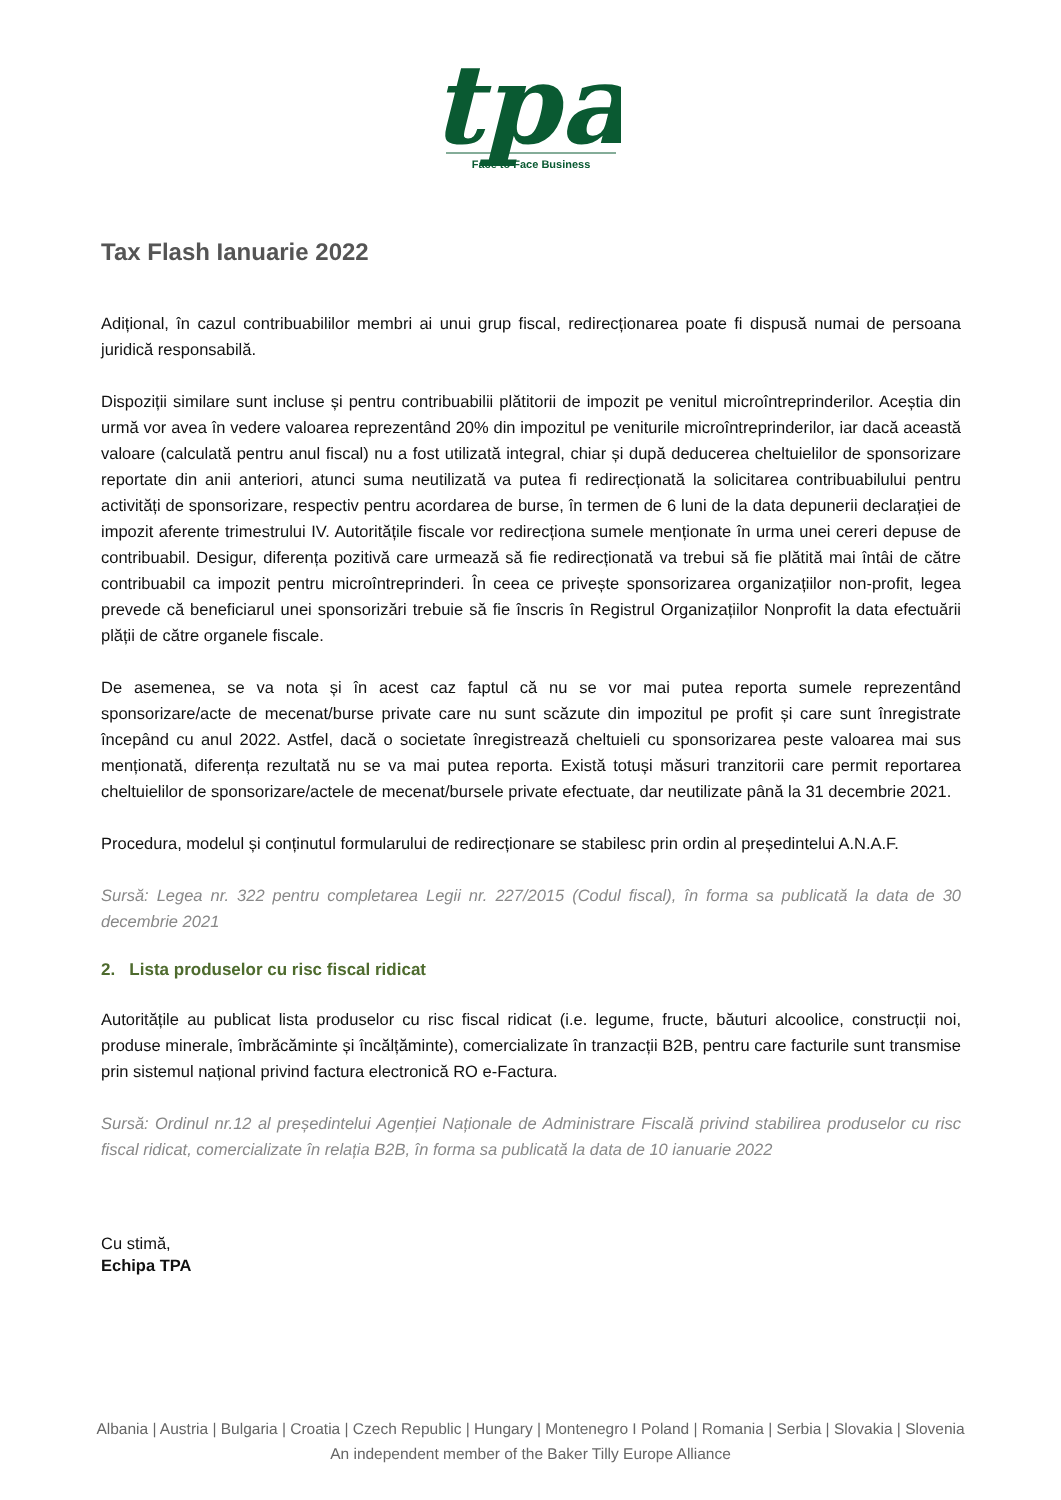tpa
Face to Face Business
Tax Flash Ianuarie 2022
Adițional, în cazul contribuabililor membri ai unui grup fiscal, redirecționarea poate fi dispusă numai de persoana juridică responsabilă.
Dispoziții similare sunt incluse și pentru contribuabilii plătitorii de impozit pe venitul microîntreprinderilor. Aceștia din urmă vor avea în vedere valoarea reprezentând 20% din impozitul pe veniturile microîntreprinderilor, iar dacă această valoare (calculată pentru anul fiscal) nu a fost utilizată integral, chiar și după deducerea cheltuielilor de sponsorizare reportate din anii anteriori, atunci suma neutilizată va putea fi redirecționată la solicitarea contribuabilului pentru activități de sponsorizare, respectiv pentru acordarea de burse, în termen de 6 luni de la data depunerii declarației de impozit aferente trimestrului IV. Autoritățile fiscale vor redirecționa sumele menționate în urma unei cereri depuse de contribuabil. Desigur, diferența pozitivă care urmează să fie redirecționată va trebui să fie plătită mai întâi de către contribuabil ca impozit pentru microîntreprinderi. În ceea ce privește sponsorizarea organizațiilor non-profit, legea prevede că beneficiarul unei sponsorizări trebuie să fie înscris în Registrul Organizațiilor Nonprofit la data efectuării plății de către organele fiscale.
De asemenea, se va nota și în acest caz faptul că nu se vor mai putea reporta sumele reprezentând sponsorizare/acte de mecenat/burse private care nu sunt scăzute din impozitul pe profit și care sunt înregistrate începând cu anul 2022. Astfel, dacă o societate înregistrează cheltuieli cu sponsorizarea peste valoarea mai sus menționată, diferența rezultată nu se va mai putea reporta. Există totuși măsuri tranzitorii care permit reportarea cheltuielilor de sponsorizare/actele de mecenat/bursele private efectuate, dar neutilizate până la 31 decembrie 2021.
Procedura, modelul și conținutul formularului de redirecționare se stabilesc prin ordin al președintelui A.N.A.F.
Sursă: Legea nr. 322 pentru completarea Legii nr. 227/2015 (Codul fiscal), în forma sa publicată la data de 30 decembrie 2021
2. Lista produselor cu risc fiscal ridicat
Autoritățile au publicat lista produselor cu risc fiscal ridicat (i.e. legume, fructe, băuturi alcoolice, construcții noi, produse minerale, îmbrăcăminte și încălțăminte), comercializate în tranzacții B2B, pentru care facturile sunt transmise prin sistemul național privind factura electronică RO e-Factura.
Sursă: Ordinul nr.12 al președintelui Agenției Naționale de Administrare Fiscală privind stabilirea produselor cu risc fiscal ridicat, comercializate în relația B2B, în forma sa publicată la data de 10 ianuarie 2022
Cu stimă,
Echipa TPA
Albania | Austria | Bulgaria | Croatia | Czech Republic | Hungary | Montenegro I Poland | Romania | Serbia | Slovakia | Slovenia
An independent member of the Baker Tilly Europe Alliance